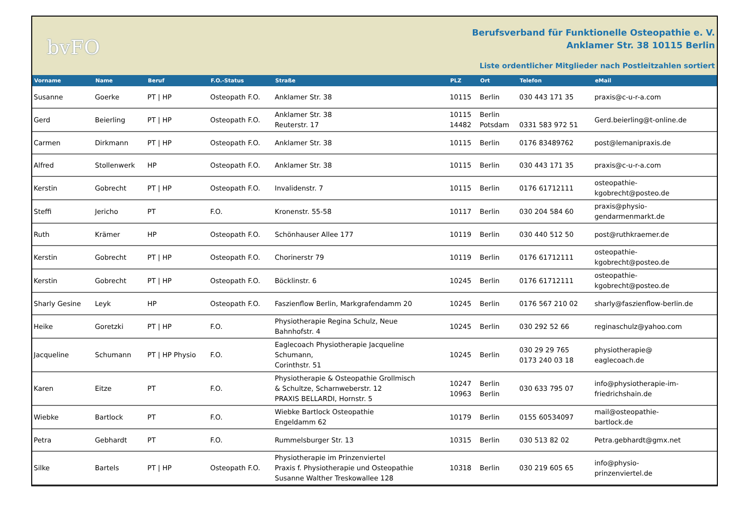bvFO
Berufsverband für Funktionelle Osteopathie e. V.
Anklamer Str. 38 10115 Berlin
Liste ordentlicher Mitglieder nach Postleitzahlen sortiert
| Vorname | Name | Beruf | F.O.-Status | Straße | PLZ | Ort | Telefon | eMail |
| --- | --- | --- | --- | --- | --- | --- | --- | --- |
| Susanne | Goerke | PT / HP | Osteopath F.O. | Anklamer Str. 38 | 10115 | Berlin | 030 443 171 35 | praxis@c-u-r-a.com |
| Gerd | Beierling | PT / HP | Osteopath F.O. | Anklamer Str. 38 Reuterstr. 17 | 10115 14482 | Berlin Potsdam | 0331 583 972 51 | Gerd.beierling@t-online.de |
| Carmen | Dirkmann | PT / HP | Osteopath F.O. | Anklamer Str. 38 | 10115 | Berlin | 0176 83489762 | post@lemanipraxis.de |
| Alfred | Stollenwerk | HP | Osteopath F.O. | Anklamer Str. 38 | 10115 | Berlin | 030 443 171 35 | praxis@c-u-r-a.com |
| Kerstin | Gobrecht | PT / HP | Osteopath F.O. | Invalidenstr. 7 | 10115 | Berlin | 0176 61712111 | osteopathie- kgobrecht@posteo.de |
| Steffi | Jericho | PT | F.O. | Kronenstr. 55-58 | 10117 | Berlin | 030 204 584 60 | praxis@physio- gendarmenmarkt.de |
| Ruth | Krämer | HP | Osteopath F.O. | Schönhauser Allee 177 | 10119 | Berlin | 030 440 512 50 | post@ruthkraemer.de |
| Kerstin | Gobrecht | PT / HP | Osteopath F.O. | Chorinerstr 79 | 10119 | Berlin | 0176 61712111 | osteopathie- kgobrecht@posteo.de |
| Kerstin | Gobrecht | PT / HP | Osteopath F.O. | Böcklinstr. 6 | 10245 | Berlin | 0176 61712111 | osteopathie- kgobrecht@posteo.de |
| Sharly Gesine | Leyk | HP | Osteopath F.O. | Faszienflow Berlin, Markgrafendamm 20 | 10245 | Berlin | 0176 567 210 02 | sharly@faszienflow-berlin.de |
| Heike | Goretzki | PT / HP | F.O. | Physiotherapie Regina Schulz, Neue Bahnhofstr. 4 | 10245 | Berlin | 030 292 52 66 | reginaschulz@yahoo.com |
| Jacqueline | Schumann | PT / HP Physio | F.O. | Eaglecoach Physiotherapie Jacqueline Schumann, Corinthstr. 51 | 10245 | Berlin | 030 29 29 765 0173 240 03 18 | physiotherapie@ eaglecoach.de |
| Karen | Eitze | PT | F.O. | Physiotherapie & Osteopathie Grollmisch & Schultze, Scharnweberstr. 12 PRAXIS BELLARDI, Hornstr. 5 | 10247 10963 | Berlin Berlin | 030 633 795 07 | info@physiotherapie-im- friedrichshain.de |
| Wiebke | Bartlock | PT | F.O. | Wiebke Bartlock Osteopathie Engeldamm 62 | 10179 | Berlin | 0155 60534097 | mail@osteopathie- bartlock.de |
| Petra | Gebhardt | PT | F.O. | Rummelsburger Str. 13 | 10315 | Berlin | 030 513 82 02 | Petra.gebhardt@gmx.net |
| Silke | Bartels | PT / HP | Osteopath F.O. | Physiotherapie im Prinzenviertel Praxis f. Physiotherapie und Osteopathie Susanne Walther Treskowallee 128 | 10318 | Berlin | 030 219 605 65 | info@physio- prinzenviertel.de |